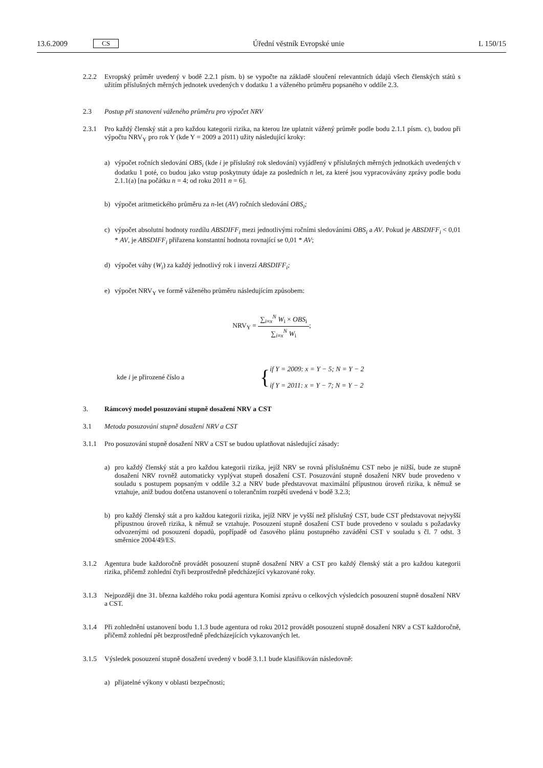13.6.2009 CS Úřední věstník Evropské unie L 150/15
2.2.2 Evropský průměr uvedený v bodě 2.2.1 písm. b) se vypočte na základě sloučení relevantních údajů všech členských států s užitím příslušných měrných jednotek uvedených v dodatku 1 a váženého průměru popsaného v oddíle 2.3.
2.3 Postup při stanovení váženého průměru pro výpočet NRV
2.3.1 Pro každý členský stát a pro každou kategorii rizika, na kterou lze uplatnit vážený průměr podle bodu 2.1.1 písm. c), budou při výpočtu NRV<sub>Y</sub> pro rok Y (kde Y = 2009 a 2011) užity následující kroky:
a) výpočet ročních sledování OBS<sub>i</sub> (kde i je příslušný rok sledování) vyjádřený v příslušných měrných jednotkách uvedených v dodatku 1 poté, co budou jako vstup poskytnuty údaje za posledních n let, za které jsou vypracovávány zprávy podle bodu 2.1.1(a) [na počátku n = 4; od roku 2011 n = 6].
b) výpočet aritmetického průměru za n-let (AV) ročních sledování OBS<sub>i</sub>;
c) výpočet absolutní hodnoty rozdílu ABSDIFF<sub>i</sub> mezi jednotlivými ročními sledováními OBS<sub>i</sub> a AV. Pokud je ABSDIFF<sub>i</sub> < 0,01 * AV, je ABSDIFF<sub>i</sub> přiřazena konstantní hodnota rovnající se 0,01 * AV;
d) výpočet váhy (W<sub>i</sub>) za každý jednotlivý rok i inverzí ABSDIFF<sub>i</sub>;
e) výpočet NRV<sub>Y</sub> ve formě váženého průměru následujícím způsobem:
NRV<sub>Y</sub> =
∑<sub>i=x</sub><sup>N</sup> W<sub>i</sub> × OBS<sub>i</sub>
∑<sub>i=x</sub><sup>N</sup> W<sub>i</sub>
;
kde i je přirozené číslo a { if Y = 2009: x = Y − 5; N = Y − 2
if Y = 2011: x = Y − 7; N = Y − 2
3. Rámcový model posuzování stupně dosažení NRV a CST
3.1 Metoda posuzování stupně dosažení NRV a CST
3.1.1 Pro posuzování stupně dosažení NRV a CST se budou uplatňovat následující zásady:
a) pro každý členský stát a pro každou kategorii rizika, jejíž NRV se rovná příslušnému CST nebo je nižší, bude ze stupně dosažení NRV rovněž automaticky vyplývat stupeň dosažení CST. Posuzování stupně dosažení NRV bude provedeno v souladu s postupem popsaným v oddíle 3.2 a NRV bude představovat maximální přípustnou úroveň rizika, k němuž se vztahuje, aniž budou dotčena ustanovení o tolerančním rozpětí uvedená v bodě 3.2.3;
b) pro každý členský stát a pro každou kategorii rizika, jejíž NRV je vyšší než příslušný CST, bude CST představovat nejvyšší přípustnou úroveň rizika, k němuž se vztahuje. Posouzení stupně dosažení CST bude provedeno v souladu s požadavky odvozenými od posouzení dopadů, popřípadě od časového plánu postupného zavádění CST v souladu s čl. 7 odst. 3 směrnice 2004/49/ES.
3.1.2 Agentura bude každoročně provádět posouzení stupně dosažení NRV a CST pro každý členský stát a pro každou kategorii rizika, přičemž zohlední čtyři bezprostředně předcházející vykazované roky.
3.1.3 Nejpozději dne 31. března každého roku podá agentura Komisi zprávu o celkových výsledcích posouzení stupně dosažení NRV a CST.
3.1.4 Při zohlednění ustanovení bodu 1.1.3 bude agentura od roku 2012 provádět posouzení stupně dosažení NRV a CST každoročně, přičemž zohlední pět bezprostředně předcházejících vykazovaných let.
3.1.5 Výsledek posouzení stupně dosažení uvedený v bodě 3.1.1 bude klasifikován následovně:
a) přijatelné výkony v oblasti bezpečnosti;